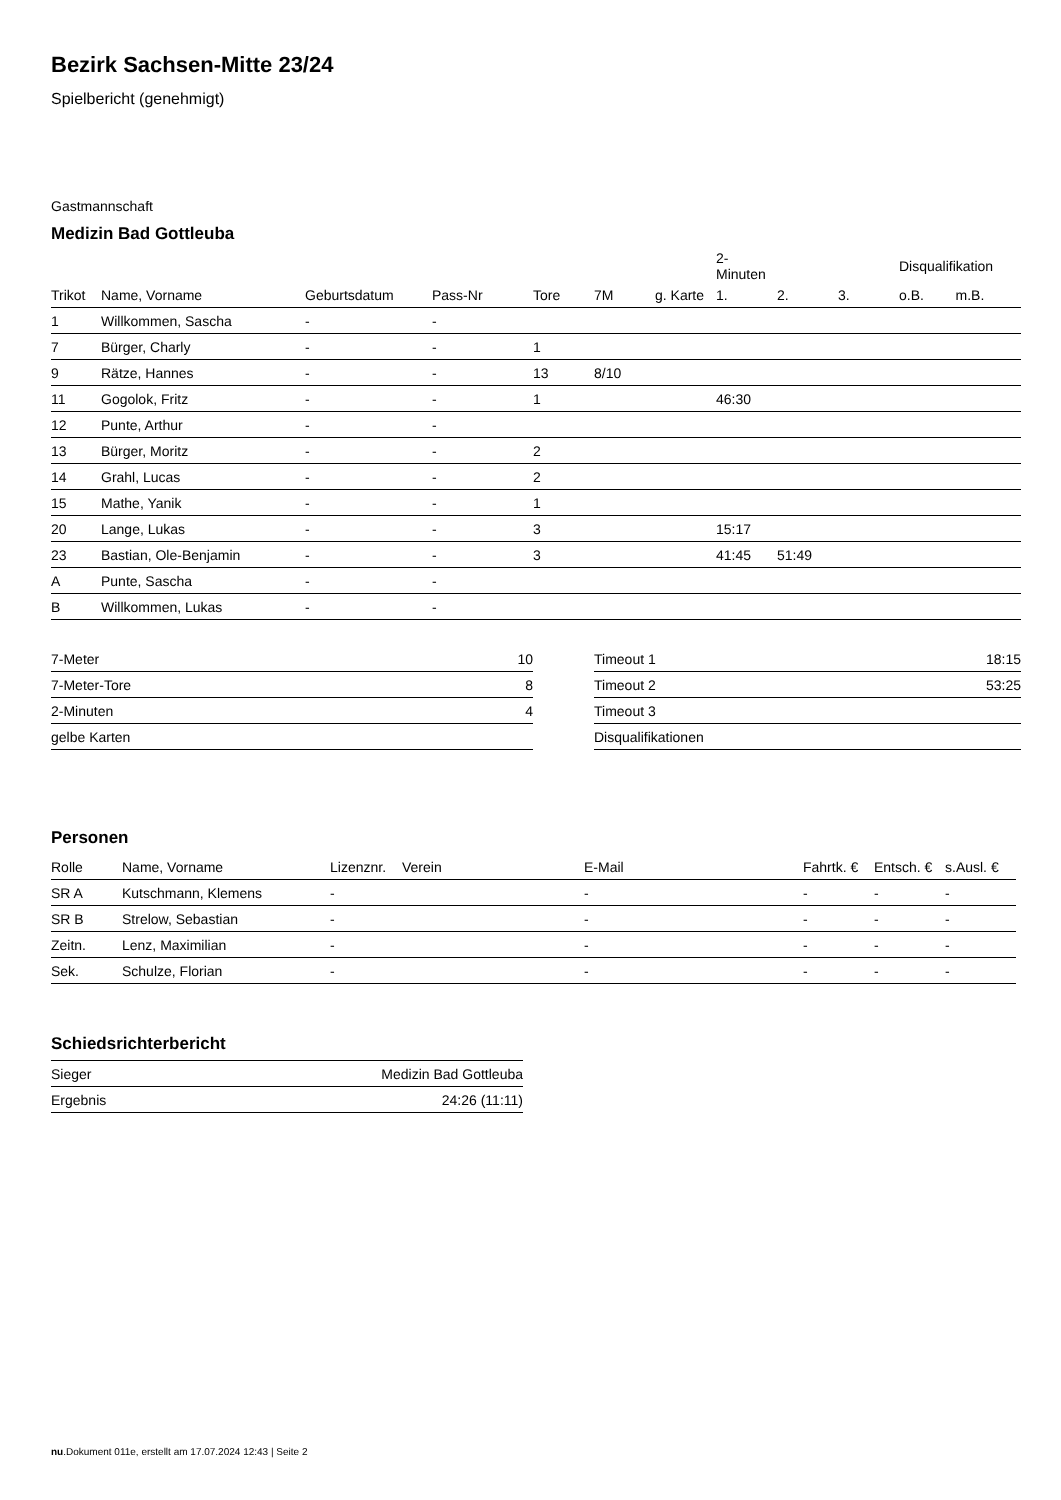Bezirk Sachsen-Mitte 23/24
Spielbericht (genehmigt)
Gastmannschaft
Medizin Bad Gottleuba
| | | | | | | | 2-Minuten | | | Disqualifikation | |
| Trikot | Name, Vorname | Geburtsdatum | Pass-Nr | Tore | 7M | g. Karte | 1. | 2. | 3. | o.B. | m.B. |
| 1 | Willkommen, Sascha | - | - | | | | | | | | |
| 7 | Bürger, Charly | - | - | 1 | | | | | | | |
| 9 | Rätze, Hannes | - | - | 13 | 8/10 | | | | | | |
| 11 | Gogolok, Fritz | - | - | 1 | | | 46:30 | | | | |
| 12 | Punte, Arthur | - | - | | | | | | | | |
| 13 | Bürger, Moritz | - | - | 2 | | | | | | | |
| 14 | Grahl, Lucas | - | - | 2 | | | | | | | |
| 15 | Mathe, Yanik | - | - | 1 | | | | | | | |
| 20 | Lange, Lukas | - | - | 3 | | | 15:17 | | | | |
| 23 | Bastian, Ole-Benjamin | - | - | 3 | | | 41:45 | 51:49 | | | |
| A | Punte, Sascha | - | - | | | | | | | | |
| B | Willkommen, Lukas | - | - | | | | | | | | |
| 7-Meter | 10 |
| 7-Meter-Tore | 8 |
| 2-Minuten | 4 |
| gelbe Karten | |
| Timeout 1 | 18:15 |
| Timeout 2 | 53:25 |
| Timeout 3 | |
| Disqualifikationen | |
Personen
| Rolle | Name, Vorname | Lizenznr. | Verein | E-Mail | Fahrtk. € | Entsch. € | s.Ausl. € |
| --- | --- | --- | --- | --- | --- | --- | --- |
| SR A | Kutschmann, Klemens | - | | - | - | - | - |
| SR B | Strelow, Sebastian | - | | - | - | - | - |
| Zeitn. | Lenz, Maximilian | - | | - | - | - | - |
| Sek. | Schulze, Florian | - | | - | - | - | - |
Schiedsrichterbericht
| Sieger | Medizin Bad Gottleuba |
| Ergebnis | 24:26 (11:11) |
nu.Dokument 011e, erstellt am 17.07.2024 12:43 | Seite 2